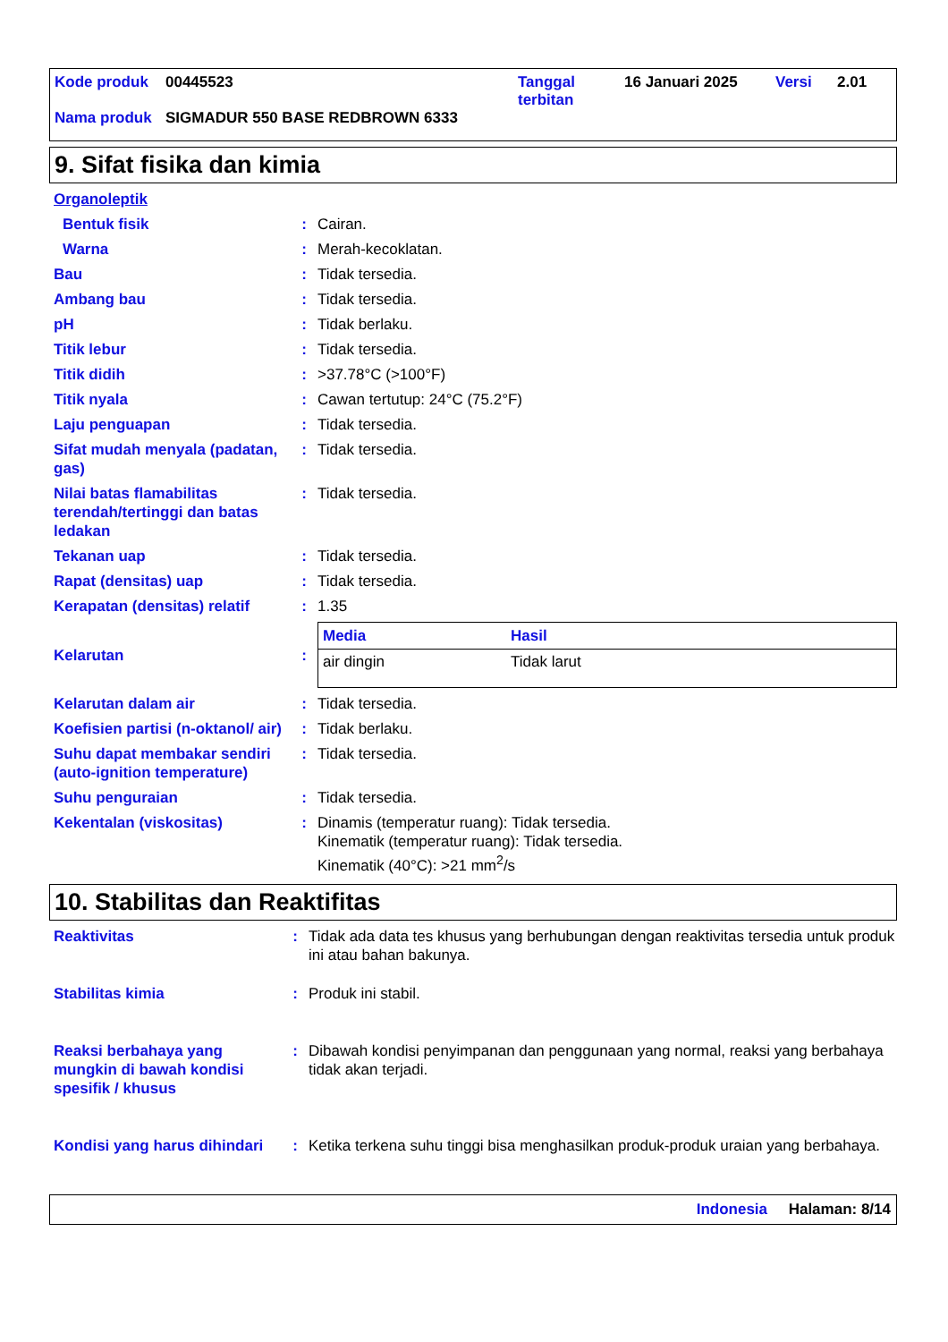| Kode produk | 00445523 | Tanggal terbitan | 16 Januari 2025 | Versi | 2.01 |
| Nama produk | SIGMADUR 550 BASE REDBROWN 6333 | | | | |
9. Sifat fisika dan kimia
| Organoleptik | | |
| Bentuk fisik | : | Cairan. |
| Warna | : | Merah-kecoklatan. |
| Bau | : | Tidak tersedia. |
| Ambang bau | : | Tidak tersedia. |
| pH | : | Tidak berlaku. |
| Titik lebur | : | Tidak tersedia. |
| Titik didih | : | >37.78°C (>100°F) |
| Titik nyala | : | Cawan tertutup: 24°C (75.2°F) |
| Laju penguapan | : | Tidak tersedia. |
| Sifat mudah menyala (padatan, gas) | : | Tidak tersedia. |
| Nilai batas flamabilitas terendah/tertinggi dan batas ledakan | : | Tidak tersedia. |
| Tekanan uap | : | Tidak tersedia. |
| Rapat (densitas) uap | : | Tidak tersedia. |
| Kerapatan (densitas) relatif | : | 1.35 |
| Kelarutan | : | / Media / Hasil / / --- / --- / / air dingin / Tidak larut / |
| Kelarutan dalam air | : | Tidak tersedia. |
| Koefisien partisi (n-oktanol/ air) | : | Tidak berlaku. |
| Suhu dapat membakar sendiri (auto-ignition temperature) | : | Tidak tersedia. |
| Suhu penguraian | : | Tidak tersedia. |
| Kekentalan (viskositas) | : | Dinamis (temperatur ruang): Tidak tersedia. Kinematik (temperatur ruang): Tidak tersedia. Kinematik (40°C): >21 mm<sup>2</sup>/s |
10. Stabilitas dan Reaktifitas
| Reaktivitas | : | Tidak ada data tes khusus yang berhubungan dengan reaktivitas tersedia untuk produk ini atau bahan bakunya. |
| Stabilitas kimia | : | Produk ini stabil. |
| Reaksi berbahaya yang mungkin di bawah kondisi spesifik / khusus | : | Dibawah kondisi penyimpanan dan penggunaan yang normal, reaksi yang berbahaya tidak akan terjadi. |
| Kondisi yang harus dihindari | : | Ketika terkena suhu tinggi bisa menghasilkan produk-produk uraian yang berbahaya. |
Indonesia Halaman: 8/14